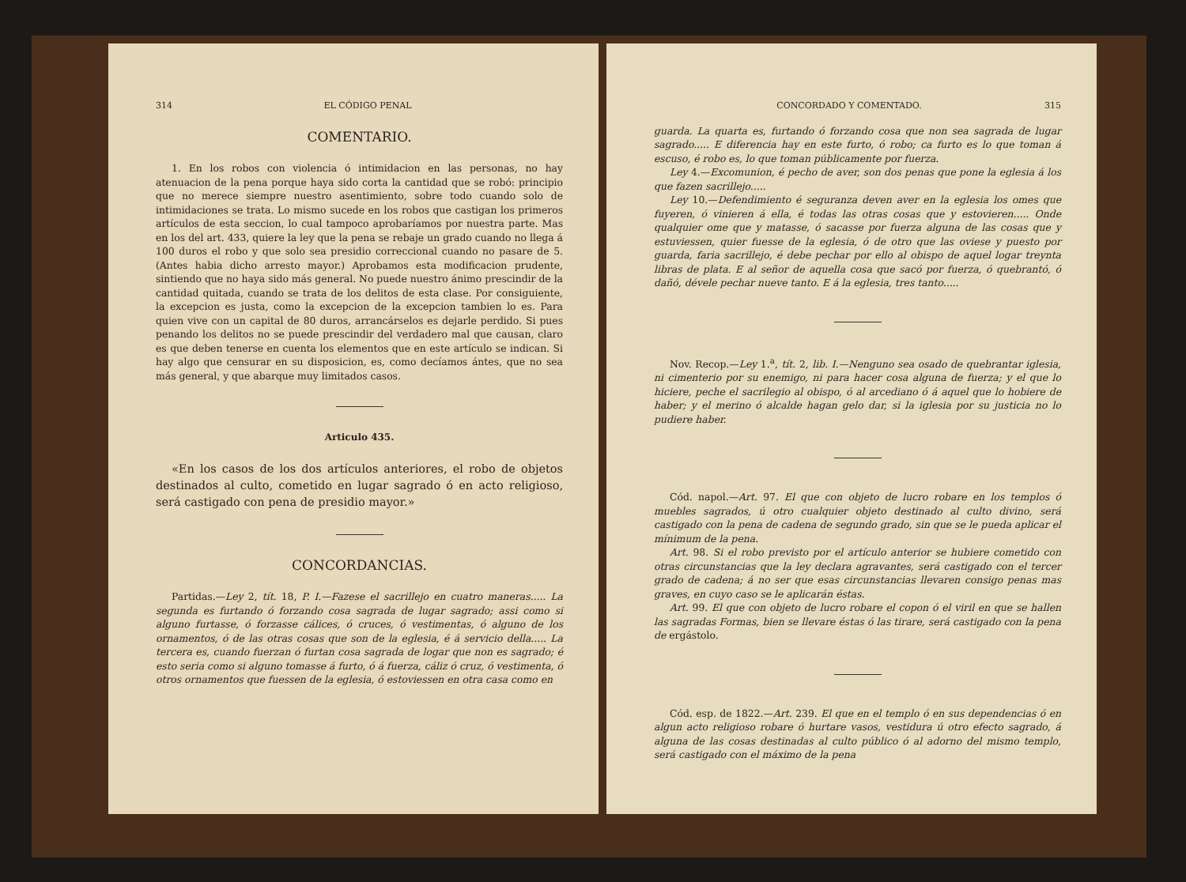314 EL CÓDIGO PENAL
COMENTARIO.
1. En los robos con violencia ó intimidacion en las personas, no hay atenuacion de la pena porque haya sido corta la cantidad que se robó: principio que no merece siempre nuestro asentimiento, sobre todo cuando solo de intimidaciones se trata. Lo mismo sucede en los robos que castigan los primeros artículos de esta seccion, lo cual tampoco aprobaríamos por nuestra parte. Mas en los del art. 433, quiere la ley que la pena se rebaje un grado cuando no llega á 100 duros el robo y que solo sea presidio correccional cuando no pasare de 5. (Antes habia dicho arresto mayor.) Aprobamos esta modificacion prudente, sintiendo que no haya sido más general. No puede nuestro ánimo prescindir de la cantidad quitada, cuando se trata de los delitos de esta clase. Por consiguiente, la excepcion es justa, como la excepcion de la excepcion tambien lo es. Para quien vive con un capital de 80 duros, arrancárselos es dejarle perdido. Si pues penando los delitos no se puede prescindir del verdadero mal que causan, claro es que deben tenerse en cuenta los elementos que en este artículo se indican. Si hay algo que censurar en su disposicion, es, como decíamos ántes, que no sea más general, y que abarque muy limitados casos.
Articulo 435.
«En los casos de los dos artículos anteriores, el robo de objetos destinados al culto, cometido en lugar sagrado ó en acto religioso, será castigado con pena de presidio mayor.»
CONCORDANCIAS.
Partidas.—Ley 2, tít. 18, P. I.—Fazese el sacrillejo en cuatro maneras..... La segunda es furtando ó forzando cosa sagrada de lugar sagrado; assi como si alguno furtasse, ó forzasse cálices, ó cruces, ó vestimentas, ó alguno de los ornamentos, ó de las otras cosas que son de la eglesia, é á servicio della..... La tercera es, cuando fuerzan ó furtan cosa sagrada de logar que non es sagrado; é esto seria como si alguno tomasse á furto, ó á fuerza, cáliz ó cruz, ó vestimenta, ó otros ornamentos que fuessen de la eglesia, ó estoviessen en otra casa como en
CONCORDADO Y COMENTADO. 315
guarda. La quarta es, furtando ó forzando cosa que non sea sagrada de lugar sagrado..... E diferencia hay en este furto, ó robo; ca furto es lo que toman á escuso, é robo es, lo que toman públicamente por fuerza.
Ley 4.—Excomunion, é pecho de aver, son dos penas que pone la eglesia á los que fazen sacrillejo.....
Ley 10.—Defendimiento é seguranza deven aver en la eglesia los omes que fuyeren, ó vinieren á ella, é todas las otras cosas que y estovieren..... Onde qualquier ome que y matasse, ó sacasse por fuerza alguna de las cosas que y estuviessen, quier fuesse de la eglesia, ó de otro que las oviese y puesto por guarda, faria sacrillejo, é debe pechar por ello al obispo de aquel logar treynta libras de plata. E al señor de aquella cosa que sacó por fuerza, ó quebrantó, ó dañó, dévele pechar nueve tanto. E á la eglesia, tres tanto.....
Nov. Recop.—Ley 1.<sup>a</sup>, tít. 2, lib. I.—Nenguno sea osado de quebrantar iglesia, ni cimenterio por su enemigo, ni para hacer cosa alguna de fuerza; y el que lo hiciere, peche el sacrilegio al obispo, ó al arcediano ó á aquel que lo hobiere de haber; y el merino ó alcalde hagan gelo dar, si la iglesia por su justicia no lo pudiere haber.
Cód. napol.—Art. 97. El que con objeto de lucro robare en los templos ó muebles sagrados, ú otro cualquier objeto destinado al culto divino, será castigado con la pena de cadena de segundo grado, sin que se le pueda aplicar el mínimum de la pena.
Art. 98. Si el robo previsto por el artículo anterior se hubiere cometido con otras circunstancias que la ley declara agravantes, será castigado con el tercer grado de cadena; á no ser que esas circunstancias llevaren consigo penas mas graves, en cuyo caso se le aplicarán éstas.
Art. 99. El que con objeto de lucro robare el copon ó el viril en que se hallen las sagradas Formas, bien se llevare éstas ó las tirare, será castigado con la pena de ergástolo.
Cód. esp. de 1822.—Art. 239. El que en el templo ó en sus dependencias ó en algun acto religioso robare ó hurtare vasos, vestidura ú otro efecto sagrado, á alguna de las cosas destinadas al culto público ó al adorno del mismo templo, será castigado con el máximo de la pena